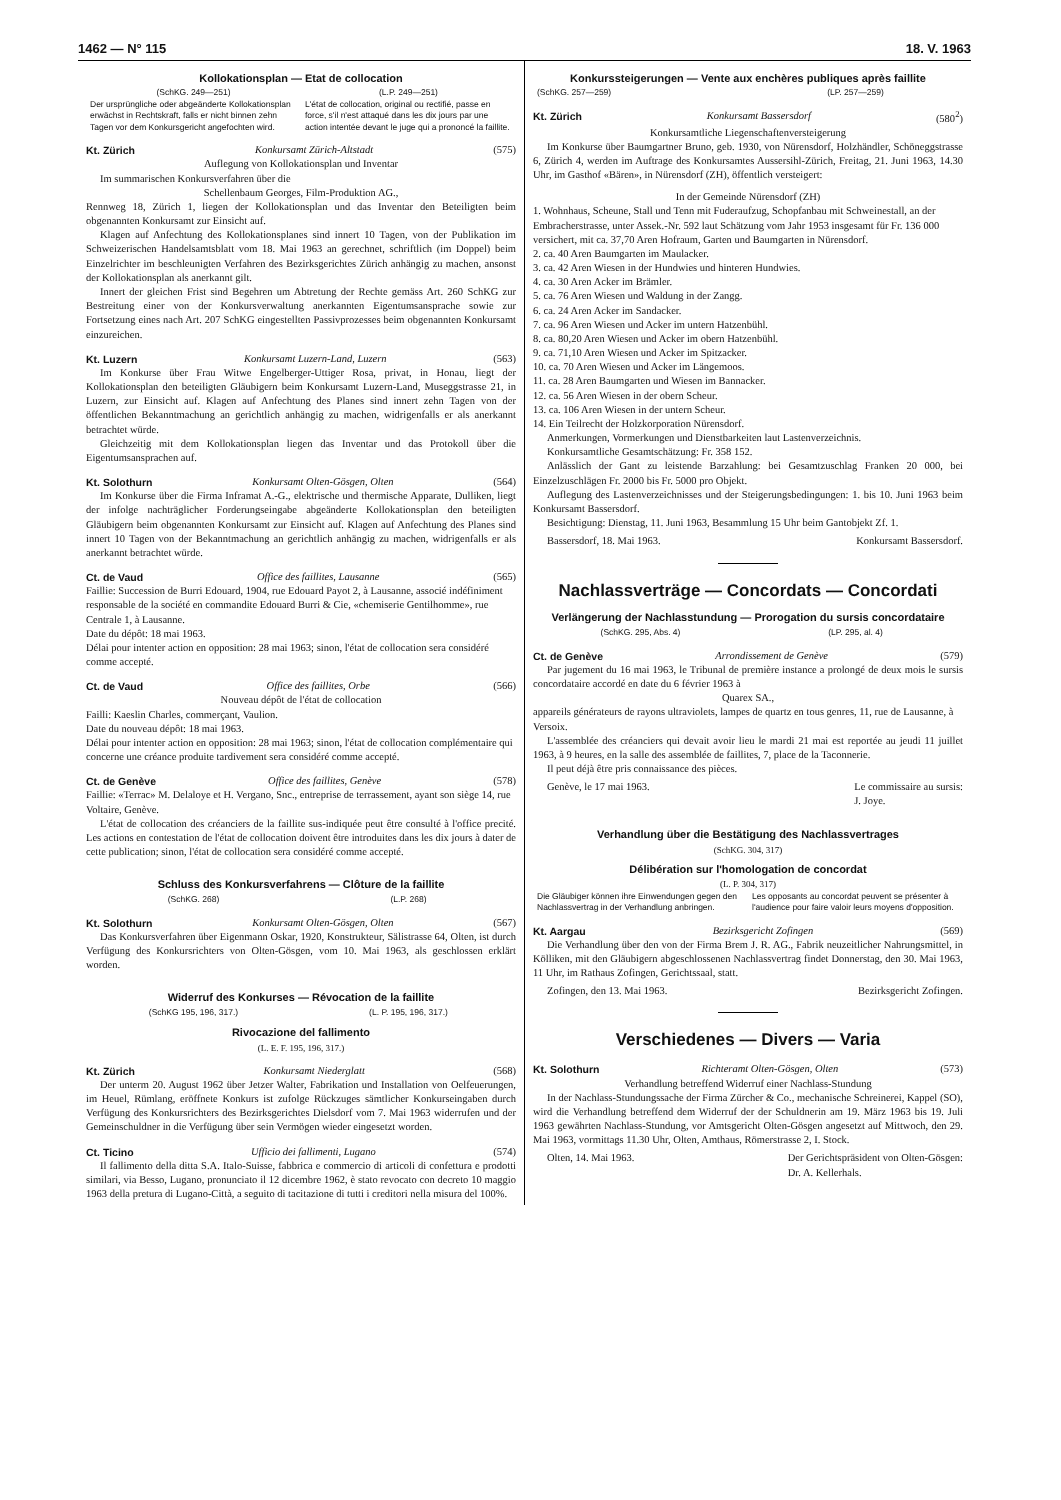1462 — N° 115 18. V. 1963
Kollokationsplan — Etat de collocation
(SchKG. 249—251) (L.P. 249—251)
Der ursprüngliche oder abgeänderte Kollokationsplan erwächst in Rechtskraft, falls er nicht binnen zehn Tagen vor dem Konkursgericht angefochten wird.
L'état de collocation, original ou rectifié, passe en force, s'il n'est attaqué dans les dix jours par une action intentée devant le juge qui a prononcé la faillite.
Kt. Zürich Konkursamt Zürich-Altstadt (575)
Auflegung von Kollokationsplan und Inventar
Im summarischen Konkursverfahren über die
Schellenbaum Georges, Film-Produktion AG.,
Rennweg 18, Zürich 1, liegen der Kollokationsplan und das Inventar den Beteiligten beim obgenannten Konkursamt zur Einsicht auf.
Klagen auf Anfechtung des Kollokationsplanes sind innert 10 Tagen, von der Publikation im Schweizerischen Handelsamtsblatt vom 18. Mai 1963 an gerechnet, schriftlich (im Doppel) beim Einzelrichter im beschleunigten Verfahren des Bezirksgerichtes Zürich anhängig zu machen, ansonst der Kollokationsplan als anerkannt gilt.
Innert der gleichen Frist sind Begehren um Abtretung der Rechte gemäss Art. 260 SchKG zur Bestreitung einer von der Konkursverwaltung anerkannten Eigentumsansprache sowie zur Fortsetzung eines nach Art. 207 SchKG eingestellten Passivprozesses beim obgenannten Konkursamt einzureichen.
Kt. Luzern Konkursamt Luzern-Land, Luzern (563)
Im Konkurse über Frau Witwe Engelberger-Uttiger Rosa, privat, in Honau, liegt der Kollokationsplan den beteiligten Gläubigern beim Konkursamt Luzern-Land, Museggstrasse 21, in Luzern, zur Einsicht auf. Klagen auf Anfechtung des Planes sind innert zehn Tagen von der öffentlichen Bekanntmachung an gerichtlich anhängig zu machen, widrigenfalls er als anerkannt betrachtet würde.
Gleichzeitig mit dem Kollokationsplan liegen das Inventar und das Protokoll über die Eigentumsansprachen auf.
Kt. Solothurn Konkursamt Olten-Gösgen, Olten (564)
Im Konkurse über die Firma Inframat A.-G., elektrische und thermische Apparate, Dulliken, liegt der infolge nachträglicher Forderungseingabe abgeänderte Kollokationsplan den beteiligten Gläubigern beim obgenannten Konkursamt zur Einsicht auf. Klagen auf Anfechtung des Planes sind innert 10 Tagen von der Bekanntmachung an gerichtlich anhängig zu machen, widrigenfalls er als anerkannt betrachtet würde.
Ct. de Vaud Office des faillites, Lausanne (565)
Faillie: Succession de Burri Edouard, 1904, rue Edouard Payot 2, à Lausanne, associé indéfiniment responsable de la société en commandite Edouard Burri & Cie, «chemiserie Gentilhomme», rue Centrale 1, à Lausanne.
Date du dépôt: 18 mai 1963.
Délai pour intenter action en opposition: 28 mai 1963; sinon, l'état de collocation sera considéré comme accepté.
Ct. de Vaud Office des faillites, Orbe (566)
Nouveau dépôt de l'état de collocation
Failli: Kaeslin Charles, commerçant, Vaulion.
Date du nouveau dépôt: 18 mai 1963.
Délai pour intenter action en opposition: 28 mai 1963; sinon, l'état de collocation complémentaire qui concerne une créance produite tardivement sera considéré comme accepté.
Ct. de Genève Office des faillites, Genève (578)
Faillie: «Terrac» M. Delaloye et H. Vergano, Snc., entreprise de terrassement, ayant son siège 14, rue Voltaire, Genève.
L'état de collocation des créanciers de la faillite sus-indiquée peut être consulté à l'office precité. Les actions en contestation de l'état de collocation doivent être introduites dans les dix jours à dater de cette publication; sinon, l'état de collocation sera considéré comme accepté.
Schluss des Konkursverfahrens — Clôture de la faillite
(SchKG. 268) (L.P. 268)
Kt. Solothurn Konkursamt Olten-Gösgen, Olten (567)
Das Konkursverfahren über Eigenmann Oskar, 1920, Konstrukteur, Sälistrasse 64, Olten, ist durch Verfügung des Konkursrichters von Olten-Gösgen, vom 10. Mai 1963, als geschlossen erklärt worden.
Widerruf des Konkurses — Révocation de la faillite
(SchKG 195, 196, 317.) (L. P. 195, 196, 317.)
Rivocazione del fallimento
(L. E. F. 195, 196, 317.)
Kt. Zürich Konkursamt Niederglatt (568)
Der unterm 20. August 1962 über Jetzer Walter, Fabrikation und Installation von Oelfeuerungen, im Heuel, Rümlang, eröffnete Konkurs ist zufolge Rückzuges sämtlicher Konkurseingaben durch Verfügung des Konkursrichters des Bezirksgerichtes Dielsdorf vom 7. Mai 1963 widerrufen und der Gemeinschuldner in die Verfügung über sein Vermögen wieder eingesetzt worden.
Ct. Ticino Ufficio dei fallimenti, Lugano (574)
Il fallimento della ditta S.A. Italo-Suisse, fabbrica e commercio di articoli di confettura e prodotti similari, via Besso, Lugano, pronunciato il 12 dicembre 1962, è stato revocato con decreto 10 maggio 1963 della pretura di Lugano-Città, a seguito di tacitazione di tutti i creditori nella misura del 100%.
Konkurssteigerungen — Vente aux enchères publiques après faillite
(SchKG. 257—259) (LP. 257—259)
Kt. Zürich Konkursamt Bassersdorf (580<sup>2</sup>)
Konkursamtliche Liegenschaftenversteigerung
Im Konkurse über Baumgartner Bruno, geb. 1930, von Nürensdorf, Holzhändler, Schöneggstrasse 6, Zürich 4, werden im Auftrage des Konkursamtes Aussersihl-Zürich, Freitag, 21. Juni 1963, 14.30 Uhr, im Gasthof «Bären», in Nürensdorf (ZH), öffentlich versteigert:
In der Gemeinde Nürensdorf (ZH)
1. Wohnhaus, Scheune, Stall und Tenn mit Fuderaufzug, Schopfanbau mit Schweinestall, an der Embracherstrasse, unter Assek.-Nr. 592 laut Schätzung vom Jahr 1953 insgesamt für Fr. 136 000 versichert, mit ca. 37,70 Aren Hofraum, Garten und Baumgarten in Nürensdorf.
2. ca. 40 Aren Baumgarten im Maulacker.
3. ca. 42 Aren Wiesen in der Hundwies und hinteren Hundwies.
4. ca. 30 Aren Acker im Brämler.
5. ca. 76 Aren Wiesen und Waldung in der Zangg.
6. ca. 24 Aren Acker im Sandacker.
7. ca. 96 Aren Wiesen und Acker im untern Hatzenbühl.
8. ca. 80,20 Aren Wiesen und Acker im obern Hatzenbühl.
9. ca. 71,10 Aren Wiesen und Acker im Spitzacker.
10. ca. 70 Aren Wiesen und Acker im Längemoos.
11. ca. 28 Aren Baumgarten und Wiesen im Bannacker.
12. ca. 56 Aren Wiesen in der obern Scheur.
13. ca. 106 Aren Wiesen in der untern Scheur.
14. Ein Teilrecht der Holzkorporation Nürensdorf.
Anmerkungen, Vormerkungen und Dienstbarkeiten laut Lastenverzeichnis.
Konkursamtliche Gesamtschätzung: Fr. 358 152.
Anlässlich der Gant zu leistende Barzahlung: bei Gesamtzuschlag Franken 20 000, bei Einzelzuschlägen Fr. 2000 bis Fr. 5000 pro Objekt.
Auflegung des Lastenverzeichnisses und der Steigerungsbedingungen: 1. bis 10. Juni 1963 beim Konkursamt Bassersdorf.
Besichtigung: Dienstag, 11. Juni 1963, Besammlung 15 Uhr beim Gantobjekt Zf. 1.
Bassersdorf, 18. Mai 1963. Konkursamt Bassersdorf.
Nachlassverträge — Concordats — Concordati
Verlängerung der Nachlasstundung — Prorogation du sursis concordataire
(SchKG. 295, Abs. 4) (LP. 295, al. 4)
Ct. de Genève Arrondissement de Genève (579)
Par jugement du 16 mai 1963, le Tribunal de première instance a prolongé de deux mois le sursis concordataire accordé en date du 6 février 1963 à
Quarex SA.,
appareils générateurs de rayons ultraviolets, lampes de quartz en tous genres, 11, rue de Lausanne, à Versoix.
L'assemblée des créanciers qui devait avoir lieu le mardi 21 mai est reportée au jeudi 11 juillet 1963, à 9 heures, en la salle des assemblée de faillites, 7, place de la Taconnerie.
Il peut déjà être pris connaissance des pièces.
Genève, le 17 mai 1963. Le commissaire au sursis:
J. Joye.
Verhandlung über die Bestätigung des Nachlassvertrages
(SchKG. 304, 317)
Délibération sur l'homologation de concordat
(L. P. 304, 317)
Die Gläubiger können ihre Einwendungen gegen den Nachlassvertrag in der Verhandlung anbringen.
Les opposants au concordat peuvent se présenter à l'audience pour faire valoir leurs moyens d'opposition.
Kt. Aargau Bezirksgericht Zofingen (569)
Die Verhandlung über den von der Firma Brem J. R. AG., Fabrik neuzeitlicher Nahrungsmittel, in Kölliken, mit den Gläubigern abgeschlossenen Nachlassvertrag findet Donnerstag, den 30. Mai 1963, 11 Uhr, im Rathaus Zofingen, Gerichtssaal, statt.
Zofingen, den 13. Mai 1963. Bezirksgericht Zofingen.
Verschiedenes — Divers — Varia
Kt. Solothurn Richteramt Olten-Gösgen, Olten (573)
Verhandlung betreffend Widerruf einer Nachlass-Stundung
In der Nachlass-Stundungssache der Firma Zürcher & Co., mechanische Schreinerei, Kappel (SO), wird die Verhandlung betreffend dem Widerruf der der Schuldnerin am 19. März 1963 bis 19. Juli 1963 gewährten Nachlass-Stundung, vor Amtsgericht Olten-Gösgen angesetzt auf Mittwoch, den 29. Mai 1963, vormittags 11.30 Uhr, Olten, Amthaus, Römerstrasse 2, I. Stock.
Olten, 14. Mai 1963. Der Gerichtspräsident von Olten-Gösgen:
Dr. A. Kellerhals.